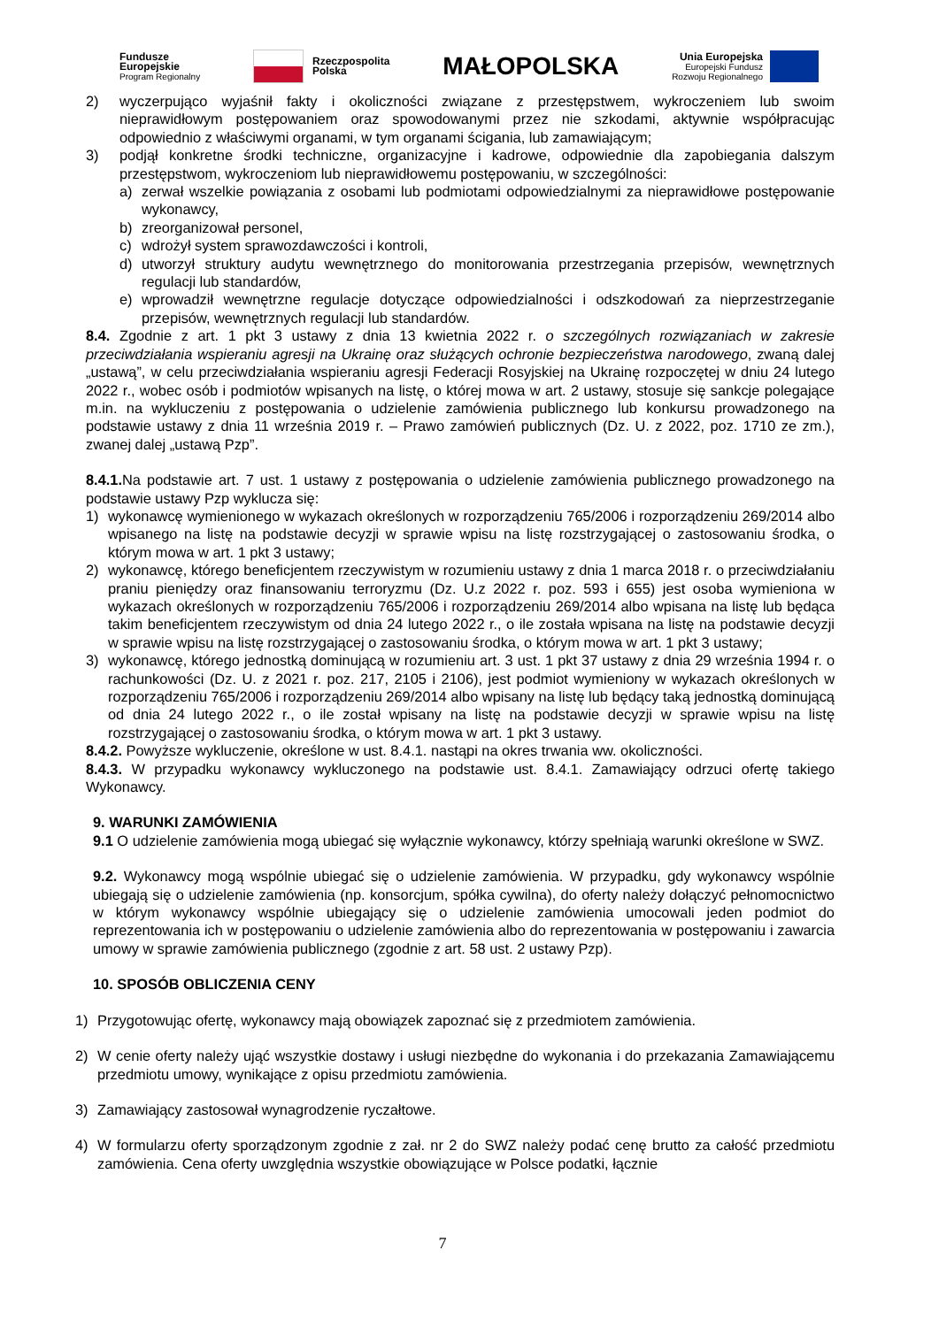Fundusze
Europejskie
Program Regionalny
Rzeczpospolita
Polska
MAŁOPOLSKA
Unia Europejska
Europejski Fundusz
Rozwoju Regionalnego
2) wyczerpująco wyjaśnił fakty i okoliczności związane z przestępstwem, wykroczeniem lub swoim nieprawidłowym postępowaniem oraz spowodowanymi przez nie szkodami, aktywnie współpracując odpowiednio z właściwymi organami, w tym organami ścigania, lub zamawiającym;
3) podjął konkretne środki techniczne, organizacyjne i kadrowe, odpowiednie dla zapobiegania dalszym przestępstwom, wykroczeniom lub nieprawidłowemu postępowaniu, w szczególności:
a) zerwał wszelkie powiązania z osobami lub podmiotami odpowiedzialnymi za nieprawidłowe postępowanie wykonawcy,
b) zreorganizował personel,
c) wdrożył system sprawozdawczości i kontroli,
d) utworzył struktury audytu wewnętrznego do monitorowania przestrzegania przepisów, wewnętrznych regulacji lub standardów,
e) wprowadził wewnętrzne regulacje dotyczące odpowiedzialności i odszkodowań za nieprzestrzeganie przepisów, wewnętrznych regulacji lub standardów.
8.4. Zgodnie z art. 1 pkt 3 ustawy z dnia 13 kwietnia 2022 r. o szczególnych rozwiązaniach w zakresie przeciwdziałania wspieraniu agresji na Ukrainę oraz służących ochronie bezpieczeństwa narodowego, zwaną dalej „ustawą”, w celu przeciwdziałania wspieraniu agresji Federacji Rosyjskiej na Ukrainę rozpoczętej w dniu 24 lutego 2022 r., wobec osób i podmiotów wpisanych na listę, o której mowa w art. 2 ustawy, stosuje się sankcje polegające m.in. na wykluczeniu z postępowania o udzielenie zamówienia publicznego lub konkursu prowadzonego na podstawie ustawy z dnia 11 września 2019 r. – Prawo zamówień publicznych (Dz. U. z 2022, poz. 1710 ze zm.), zwanej dalej „ustawą Pzp”.
8.4.1. Na podstawie art. 7 ust. 1 ustawy z postępowania o udzielenie zamówienia publicznego prowadzonego na podstawie ustawy Pzp wyklucza się:
1) wykonawcę wymienionego w wykazach określonych w rozporządzeniu 765/2006 i rozporządzeniu 269/2014 albo wpisanego na listę na podstawie decyzji w sprawie wpisu na listę rozstrzygającej o zastosowaniu środka, o którym mowa w art. 1 pkt 3 ustawy;
2) wykonawcę, którego beneficjentem rzeczywistym w rozumieniu ustawy z dnia 1 marca 2018 r. o przeciwdziałaniu praniu pieniędzy oraz finansowaniu terroryzmu (Dz. U.z 2022 r. poz. 593 i 655) jest osoba wymieniona w wykazach określonych w rozporządzeniu 765/2006 i rozporządzeniu 269/2014 albo wpisana na listę lub będąca takim beneficjentem rzeczywistym od dnia 24 lutego 2022 r., o ile została wpisana na listę na podstawie decyzji w sprawie wpisu na listę rozstrzygającej o zastosowaniu środka, o którym mowa w art. 1 pkt 3 ustawy;
3) wykonawcę, którego jednostką dominującą w rozumieniu art. 3 ust. 1 pkt 37 ustawy z dnia 29 września 1994 r. o rachunkowości (Dz. U. z 2021 r. poz. 217, 2105 i 2106), jest podmiot wymieniony w wykazach określonych w rozporządzeniu 765/2006 i rozporządzeniu 269/2014 albo wpisany na listę lub będący taką jednostką dominującą od dnia 24 lutego 2022 r., o ile został wpisany na listę na podstawie decyzji w sprawie wpisu na listę rozstrzygającej o zastosowaniu środka, o którym mowa w art. 1 pkt 3 ustawy.
8.4.2. Powyższe wykluczenie, określone w ust. 8.4.1. nastąpi na okres trwania ww. okoliczności.
8.4.3. W przypadku wykonawcy wykluczonego na podstawie ust. 8.4.1. Zamawiający odrzuci ofertę takiego Wykonawcy.
9. WARUNKI ZAMÓWIENIA
9.1 O udzielenie zamówienia mogą ubiegać się wyłącznie wykonawcy, którzy spełniają warunki określone w SWZ.
9.2. Wykonawcy mogą wspólnie ubiegać się o udzielenie zamówienia. W przypadku, gdy wykonawcy wspólnie ubiegają się o udzielenie zamówienia (np. konsorcjum, spółka cywilna), do oferty należy dołączyć pełnomocnictwo w którym wykonawcy wspólnie ubiegający się o udzielenie zamówienia umocowali jeden podmiot do reprezentowania ich w postępowaniu o udzielenie zamówienia albo do reprezentowania w postępowaniu i zawarcia umowy w sprawie zamówienia publicznego (zgodnie z art. 58 ust. 2 ustawy Pzp).
10. SPOSÓB OBLICZENIA CENY
1) Przygotowując ofertę, wykonawcy mają obowiązek zapoznać się z przedmiotem zamówienia.
2) W cenie oferty należy ująć wszystkie dostawy i usługi niezbędne do wykonania i do przekazania Zamawiającemu przedmiotu umowy, wynikające z opisu przedmiotu zamówienia.
3) Zamawiający zastosował wynagrodzenie ryczałtowe.
4) W formularzu oferty sporządzonym zgodnie z zał. nr 2 do SWZ należy podać cenę brutto za całość przedmiotu zamówienia. Cena oferty uwzględnia wszystkie obowiązujące w Polsce podatki, łącznie
7